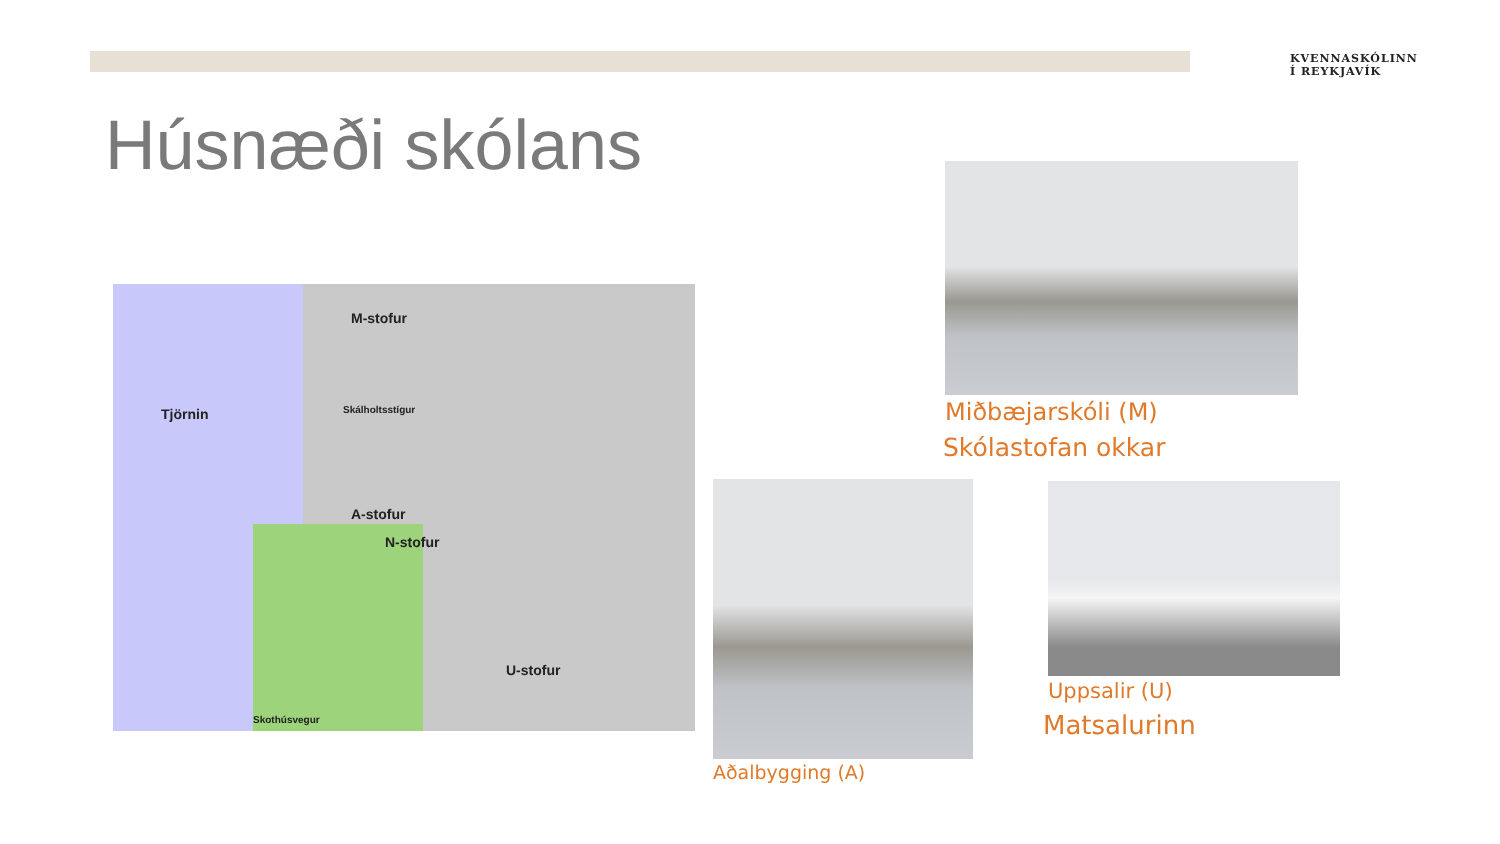KVENNASKÓLINN
Í REYKJAVÍK
Húsnæði skólans
Tjörnin
M-stofur
A-stofur
N-stofur
U-stofur
Skálholtsstígur
Skothúsvegur
Miðbæjarskóli (M)
Skólastofan okkar
Aðalbygging (A)
Uppsalir (U)
Matsalurinn